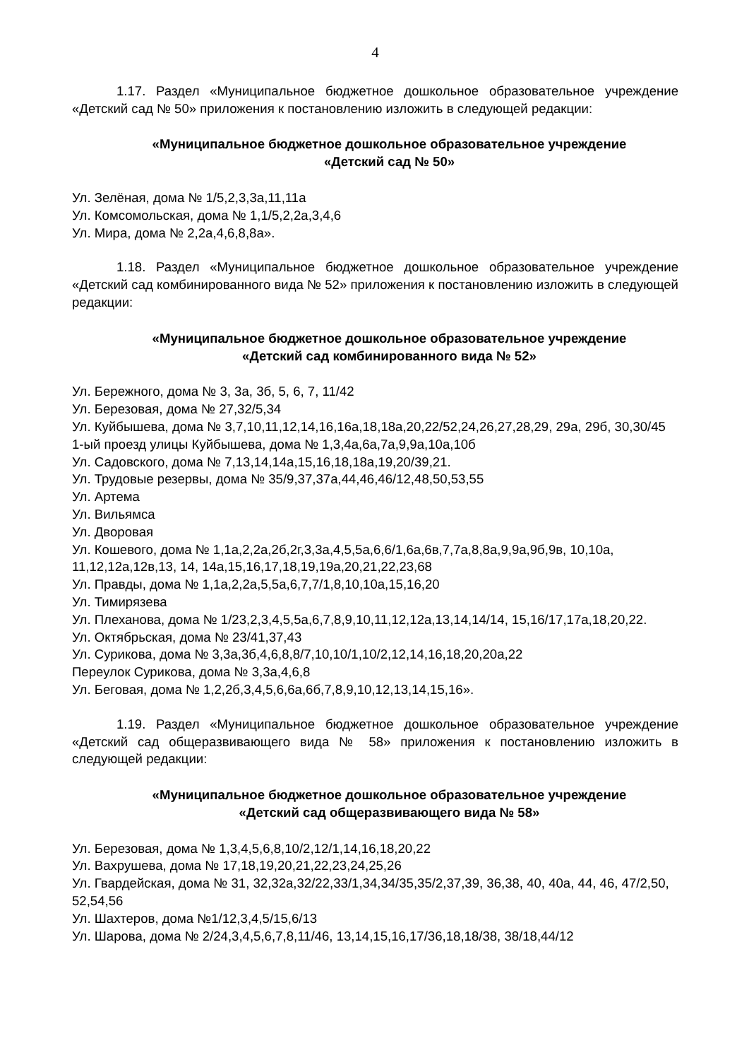4
1.17. Раздел «Муниципальное бюджетное дошкольное образовательное учреждение «Детский сад № 50» приложения к постановлению изложить в следующей редакции:
«Муниципальное бюджетное дошкольное образовательное учреждение
«Детский сад № 50»
Ул. Зелёная, дома № 1/5,2,3,3а,11,11а
Ул. Комсомольская, дома № 1,1/5,2,2а,3,4,6
Ул. Мира, дома № 2,2а,4,6,8,8а».
1.18. Раздел «Муниципальное бюджетное дошкольное образовательное учреждение «Детский сад комбинированного вида № 52» приложения к постановлению изложить в следующей редакции:
«Муниципальное бюджетное дошкольное образовательное учреждение
«Детский сад комбинированного вида № 52»
Ул. Бережного, дома № 3, 3а, 3б, 5, 6, 7, 11/42
Ул. Березовая, дома № 27,32/5,34
Ул. Куйбышева, дома № 3,7,10,11,12,14,16,16а,18,18а,20,22/52,24,26,27,28,29, 29а, 29б, 30,30/45
1-ый проезд улицы Куйбышева, дома № 1,3,4а,6а,7а,9,9а,10а,10б
Ул. Садовского, дома № 7,13,14,14а,15,16,18,18а,19,20/39,21.
Ул. Трудовые резервы, дома № 35/9,37,37а,44,46,46/12,48,50,53,55
Ул. Артема
Ул. Вильямса
Ул. Дворовая
Ул. Кошевого, дома № 1,1а,2,2а,2б,2г,3,3а,4,5,5а,6,6/1,6а,6в,7,7а,8,8а,9,9а,9б,9в, 10,10а, 11,12,12а,12в,13, 14, 14а,15,16,17,18,19,19а,20,21,22,23,68
Ул. Правды, дома № 1,1а,2,2а,5,5а,6,7,7/1,8,10,10а,15,16,20
Ул. Тимирязева
Ул. Плеханова, дома № 1/23,2,3,4,5,5а,6,7,8,9,10,11,12,12а,13,14,14/14, 15,16/17,17а,18,20,22.
Ул. Октябрьская, дома № 23/41,37,43
Ул. Сурикова, дома № 3,3а,3б,4,6,8,8/7,10,10/1,10/2,12,14,16,18,20,20а,22
Переулок Сурикова, дома № 3,3а,4,6,8
Ул. Беговая, дома № 1,2,2б,3,4,5,6,6а,6б,7,8,9,10,12,13,14,15,16».
1.19. Раздел «Муниципальное бюджетное дошкольное образовательное учреждение «Детский сад общеразвивающего вида № 58» приложения к постановлению изложить в следующей редакции:
«Муниципальное бюджетное дошкольное образовательное учреждение
«Детский сад общеразвивающего вида № 58»
Ул. Березовая, дома № 1,3,4,5,6,8,10/2,12/1,14,16,18,20,22
Ул. Вахрушева, дома № 17,18,19,20,21,22,23,24,25,26
Ул. Гвардейская, дома № 31, 32,32а,32/22,33/1,34,34/35,35/2,37,39, 36,38, 40, 40а, 44, 46, 47/2,50, 52,54,56
Ул. Шахтеров, дома №1/12,3,4,5/15,6/13
Ул. Шарова, дома № 2/24,3,4,5,6,7,8,11/46, 13,14,15,16,17/36,18,18/38, 38/18,44/12